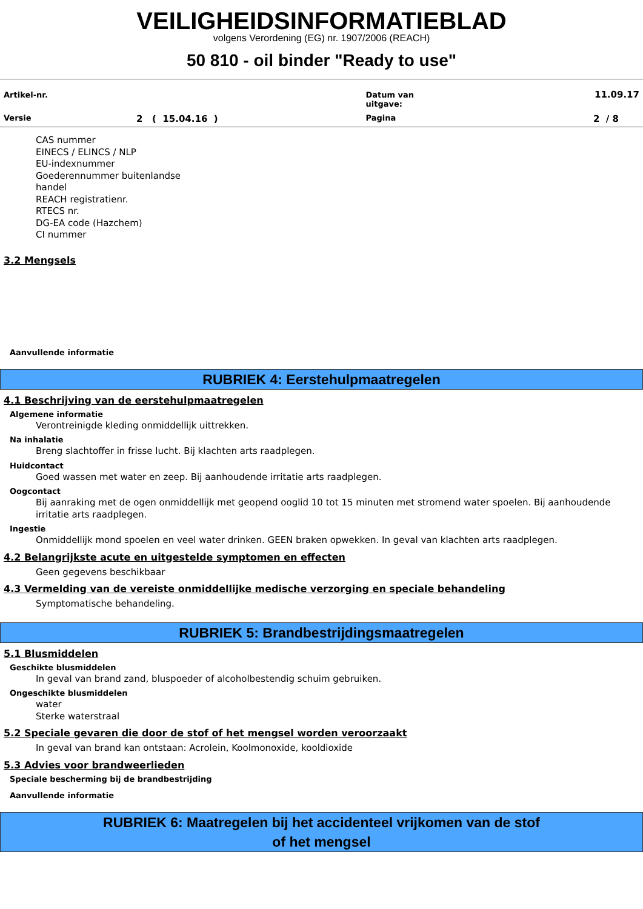VEILIGHEIDSINFORMATIEBLAD
volgens Verordening (EG) nr. 1907/2006 (REACH)
50 810 - oil binder "Ready to use"
| Artikel-nr. | | Datum van uitgave: | 11.09.17 |
| Versie | 2 ( 15.04.16 ) | Pagina | 2 / 8 |
CAS nummer
EINECS / ELINCS / NLP
EU-indexnummer
Goederennummer buitenlandse
handel
REACH registratienr.
RTECS nr.
DG-EA code (Hazchem)
CI nummer
3.2 Mengsels
Aanvullende informatie
RUBRIEK 4: Eerstehulpmaatregelen
4.1 Beschrijving van de eerstehulpmaatregelen
Algemene informatie
Verontreinigde kleding onmiddellijk uittrekken.
Na inhalatie
Breng slachtoffer in frisse lucht. Bij klachten arts raadplegen.
Huidcontact
Goed wassen met water en zeep. Bij aanhoudende irritatie arts raadplegen.
Oogcontact
Bij aanraking met de ogen onmiddellijk met geopend ooglid 10 tot 15 minuten met stromend water spoelen. Bij aanhoudende irritatie arts raadplegen.
Ingestie
Onmiddellijk mond spoelen en veel water drinken. GEEN braken opwekken. In geval van klachten arts raadplegen.
4.2 Belangrijkste acute en uitgestelde symptomen en effecten
Geen gegevens beschikbaar
4.3 Vermelding van de vereiste onmiddellijke medische verzorging en speciale behandeling
Symptomatische behandeling.
RUBRIEK 5: Brandbestrijdingsmaatregelen
5.1 Blusmiddelen
Geschikte blusmiddelen
In geval van brand zand, bluspoeder of alcoholbestendig schuim gebruiken.
Ongeschikte blusmiddelen
water
Sterke waterstraal
5.2 Speciale gevaren die door de stof of het mengsel worden veroorzaakt
In geval van brand kan ontstaan: Acrolein, Koolmonoxide, kooldioxide
5.3 Advies voor brandweerlieden
Speciale bescherming bij de brandbestrijding
Aanvullende informatie
RUBRIEK 6: Maatregelen bij het accidenteel vrijkomen van de stof
of het mengsel